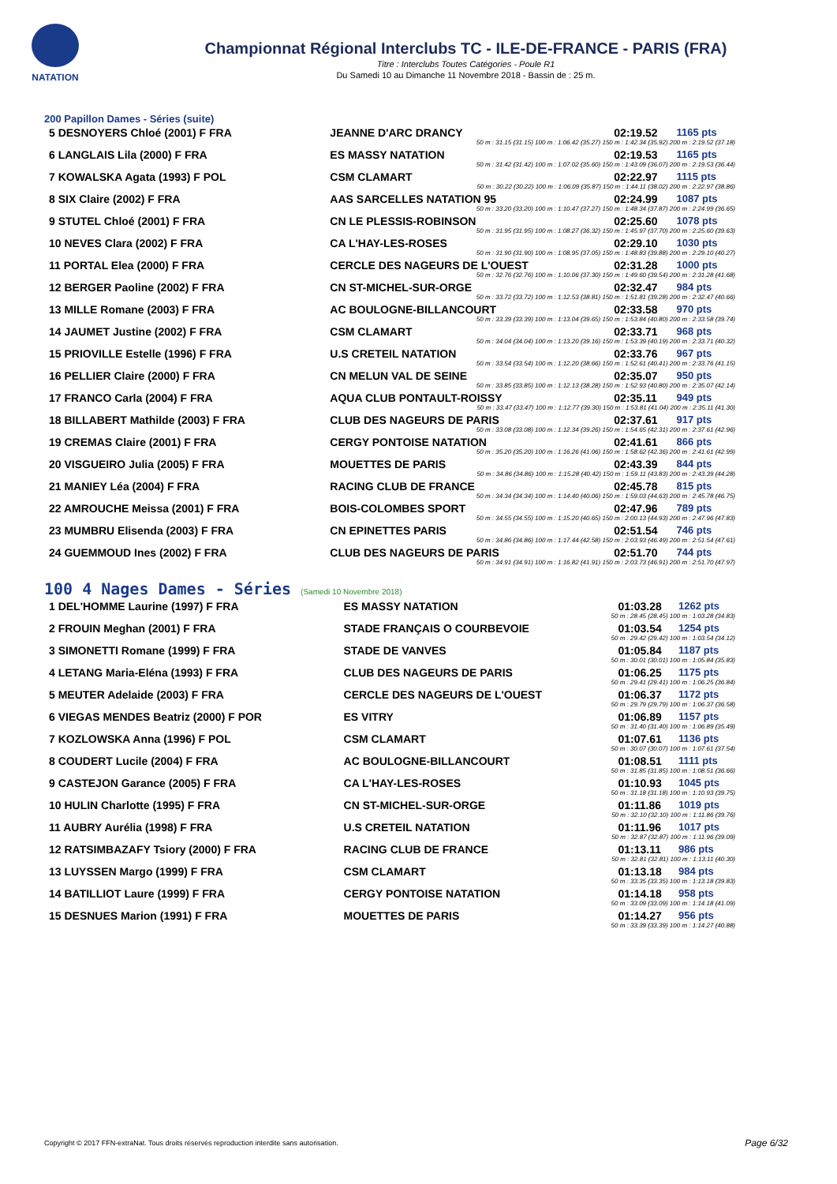NATATION
Championnat Régional Interclubs TC - ILE-DE-FRANCE - PARIS (FRA)
Titre : Interclubs Toutes Catégories - Poule R1
Du Samedi 10 au Dimanche 11 Novembre 2018 - Bassin de : 25 m.
200 Papillon Dames - Séries (suite)
| 5 DESNOYERS Chloé (2001) F FRA | JEANNE D'ARC DRANCY | 02:19.52 | 1165 pts |
| 50 m : 31.15 (31.15) 100 m : 1:06.42 (35.27) 150 m : 1:42.34 (35.92) 200 m : 2:19.52 (37.18) | | | |
| 6 LANGLAIS Lila (2000) F FRA | ES MASSY NATATION | 02:19.53 | 1165 pts |
| 50 m : 31.42 (31.42) 100 m : 1:07.02 (35.60) 150 m : 1:43.09 (36.07) 200 m : 2:19.53 (36.44) | | | |
| 7 KOWALSKA Agata (1993) F POL | CSM CLAMART | 02:22.97 | 1115 pts |
| 50 m : 30.22 (30.22) 100 m : 1:06.09 (35.87) 150 m : 1:44.11 (38.02) 200 m : 2:22.97 (38.86) | | | |
| 8 SIX Claire (2002) F FRA | AAS SARCELLES NATATION 95 | 02:24.99 | 1087 pts |
| 50 m : 33.20 (33.20) 100 m : 1:10.47 (37.27) 150 m : 1:48.34 (37.87) 200 m : 2:24.99 (36.65) | | | |
| 9 STUTEL Chloé (2001) F FRA | CN LE PLESSIS-ROBINSON | 02:25.60 | 1078 pts |
| 50 m : 31.95 (31.95) 100 m : 1:08.27 (36.32) 150 m : 1:45.97 (37.70) 200 m : 2:25.60 (39.63) | | | |
| 10 NEVES Clara (2002) F FRA | CA L'HAY-LES-ROSES | 02:29.10 | 1030 pts |
| 50 m : 31.90 (31.90) 100 m : 1:08.95 (37.05) 150 m : 1:48.83 (39.88) 200 m : 2:29.10 (40.27) | | | |
| 11 PORTAL Elea (2000) F FRA | CERCLE DES NAGEURS DE L'OUEST | 02:31.28 | 1000 pts |
| 50 m : 32.76 (32.76) 100 m : 1:10.06 (37.30) 150 m : 1:49.60 (39.54) 200 m : 2:31.28 (41.68) | | | |
| 12 BERGER Paoline (2002) F FRA | CN ST-MICHEL-SUR-ORGE | 02:32.47 | 984 pts |
| 50 m : 33.72 (33.72) 100 m : 1:12.53 (38.81) 150 m : 1:51.81 (39.28) 200 m : 2:32.47 (40.66) | | | |
| 13 MILLE Romane (2003) F FRA | AC BOULOGNE-BILLANCOURT | 02:33.58 | 970 pts |
| 50 m : 33.39 (33.39) 100 m : 1:13.04 (39.65) 150 m : 1:53.84 (40.80) 200 m : 2:33.58 (39.74) | | | |
| 14 JAUMET Justine (2002) F FRA | CSM CLAMART | 02:33.71 | 968 pts |
| 50 m : 34.04 (34.04) 100 m : 1:13.20 (39.16) 150 m : 1:53.39 (40.19) 200 m : 2:33.71 (40.32) | | | |
| 15 PRIOVILLE Estelle (1996) F FRA | U.S CRETEIL NATATION | 02:33.76 | 967 pts |
| 50 m : 33.54 (33.54) 100 m : 1:12.20 (38.66) 150 m : 1:52.61 (40.41) 200 m : 2:33.76 (41.15) | | | |
| 16 PELLIER Claire (2000) F FRA | CN MELUN VAL DE SEINE | 02:35.07 | 950 pts |
| 50 m : 33.85 (33.85) 100 m : 1:12.13 (38.28) 150 m : 1:52.93 (40.80) 200 m : 2:35.07 (42.14) | | | |
| 17 FRANCO Carla (2004) F FRA | AQUA CLUB PONTAULT-ROISSY | 02:35.11 | 949 pts |
| 50 m : 33.47 (33.47) 100 m : 1:12.77 (39.30) 150 m : 1:53.81 (41.04) 200 m : 2:35.11 (41.30) | | | |
| 18 BILLABERT Mathilde (2003) F FRA | CLUB DES NAGEURS DE PARIS | 02:37.61 | 917 pts |
| 50 m : 33.08 (33.08) 100 m : 1:12.34 (39.26) 150 m : 1:54.65 (42.31) 200 m : 2:37.61 (42.96) | | | |
| 19 CREMAS Claire (2001) F FRA | CERGY PONTOISE NATATION | 02:41.61 | 866 pts |
| 50 m : 35.20 (35.20) 100 m : 1:16.26 (41.06) 150 m : 1:58.62 (42.36) 200 m : 2:41.61 (42.99) | | | |
| 20 VISGUEIRO Julia (2005) F FRA | MOUETTES DE PARIS | 02:43.39 | 844 pts |
| 50 m : 34.86 (34.86) 100 m : 1:15.28 (40.42) 150 m : 1:59.11 (43.83) 200 m : 2:43.39 (44.28) | | | |
| 21 MANIEY Léa (2004) F FRA | RACING CLUB DE FRANCE | 02:45.78 | 815 pts |
| 50 m : 34.34 (34.34) 100 m : 1:14.40 (40.06) 150 m : 1:59.03 (44.63) 200 m : 2:45.78 (46.75) | | | |
| 22 AMROUCHE Meissa (2001) F FRA | BOIS-COLOMBES SPORT | 02:47.96 | 789 pts |
| 50 m : 34.55 (34.55) 100 m : 1:15.20 (40.65) 150 m : 2:00.13 (44.93) 200 m : 2:47.96 (47.83) | | | |
| 23 MUMBRU Elisenda (2003) F FRA | CN EPINETTES PARIS | 02:51.54 | 746 pts |
| 50 m : 34.86 (34.86) 100 m : 1:17.44 (42.58) 150 m : 2:03.93 (46.49) 200 m : 2:51.54 (47.61) | | | |
| 24 GUEMMOUD Ines (2002) F FRA | CLUB DES NAGEURS DE PARIS | 02:51.70 | 744 pts |
| 50 m : 34.91 (34.91) 100 m : 1:16.82 (41.91) 150 m : 2:03.73 (46.91) 200 m : 2:51.70 (47.97) | | | |
100 4 Nages Dames - Séries (Samedi 10 Novembre 2018)
| 1 DEL'HOMME Laurine (1997) F FRA | ES MASSY NATATION | 01:03.28 | 1262 pts |
| 50 m : 28.45 (28.45) 100 m : 1:03.28 (34.83) | | | |
| 2 FROUIN Meghan (2001) F FRA | STADE FRANÇAIS O COURBEVOIE | 01:03.54 | 1254 pts |
| 50 m : 29.42 (29.42) 100 m : 1:03.54 (34.12) | | | |
| 3 SIMONETTI Romane (1999) F FRA | STADE DE VANVES | 01:05.84 | 1187 pts |
| 50 m : 30.01 (30.01) 100 m : 1:05.84 (35.83) | | | |
| 4 LETANG Maria-Eléna (1993) F FRA | CLUB DES NAGEURS DE PARIS | 01:06.25 | 1175 pts |
| 50 m : 29.41 (29.41) 100 m : 1:06.25 (36.84) | | | |
| 5 MEUTER Adelaide (2003) F FRA | CERCLE DES NAGEURS DE L'OUEST | 01:06.37 | 1172 pts |
| 50 m : 29.79 (29.79) 100 m : 1:06.37 (36.58) | | | |
| 6 VIEGAS MENDES Beatriz (2000) F POR | ES VITRY | 01:06.89 | 1157 pts |
| 50 m : 31.40 (31.40) 100 m : 1:06.89 (35.49) | | | |
| 7 KOZLOWSKA Anna (1996) F POL | CSM CLAMART | 01:07.61 | 1136 pts |
| 50 m : 30.07 (30.07) 100 m : 1:07.61 (37.54) | | | |
| 8 COUDERT Lucile (2004) F FRA | AC BOULOGNE-BILLANCOURT | 01:08.51 | 1111 pts |
| 50 m : 31.85 (31.85) 100 m : 1:08.51 (36.66) | | | |
| 9 CASTEJON Garance (2005) F FRA | CA L'HAY-LES-ROSES | 01:10.93 | 1045 pts |
| 50 m : 31.18 (31.18) 100 m : 1:10.93 (39.75) | | | |
| 10 HULIN Charlotte (1995) F FRA | CN ST-MICHEL-SUR-ORGE | 01:11.86 | 1019 pts |
| 50 m : 32.10 (32.10) 100 m : 1:11.86 (39.76) | | | |
| 11 AUBRY Aurélia (1998) F FRA | U.S CRETEIL NATATION | 01:11.96 | 1017 pts |
| 50 m : 32.87 (32.87) 100 m : 1:11.96 (39.09) | | | |
| 12 RATSIMBAZAFY Tsiory (2000) F FRA | RACING CLUB DE FRANCE | 01:13.11 | 986 pts |
| 50 m : 32.81 (32.81) 100 m : 1:13.11 (40.30) | | | |
| 13 LUYSSEN Margo (1999) F FRA | CSM CLAMART | 01:13.18 | 984 pts |
| 50 m : 33.35 (33.35) 100 m : 1:13.18 (39.83) | | | |
| 14 BATILLIOT Laure (1999) F FRA | CERGY PONTOISE NATATION | 01:14.18 | 958 pts |
| 50 m : 33.09 (33.09) 100 m : 1:14.18 (41.09) | | | |
| 15 DESNUES Marion (1991) F FRA | MOUETTES DE PARIS | 01:14.27 | 956 pts |
| 50 m : 33.39 (33.39) 100 m : 1:14.27 (40.88) | | | |
Copyright © 2017 FFN-extraNat. Tous droits réservés reproduction interdite sans autorisation.
Page 6/32